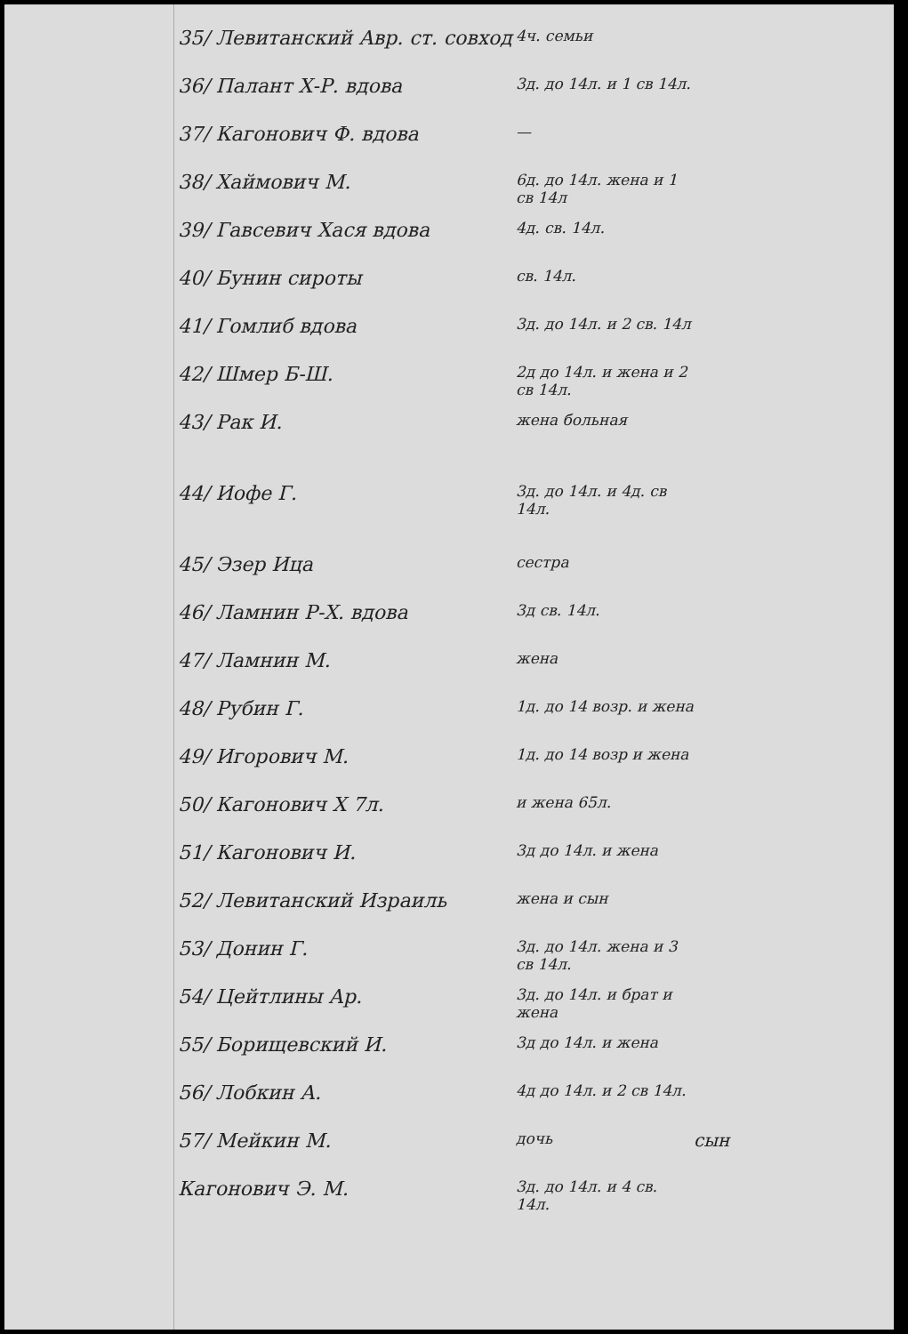35/ Левитанский Авр. ст. совход
4ч. семьи
36/ Палант Х-Р. вдова
3д. до 14л. и 1 св 14л.
37/ Кагонович Ф. вдова
—
38/ Хаймович М.
6д. до 14л. жена и 1 св 14л
39/ Гавсевич Хася вдова
4д. св. 14л.
40/ Бунин сироты
св. 14л.
41/ Гомлиб вдова
3д. до 14л. и 2 св. 14л
42/ Шмер Б-Ш.
2д до 14л. и жена и 2 св 14л.
43/ Рак И.
жена больная
44/ Иофе Г.
3д. до 14л. и 4д. св 14л.
45/ Эзер Ица
сестра
46/ Ламнин Р-Х. вдова
3д св. 14л.
47/ Ламнин М.
жена
48/ Рубин Г.
1д. до 14 возр. и жена
49/ Игорович М.
1д. до 14 возр и жена
50/ Кагонович Х 7л.
и жена 65л.
51/ Кагонович И.
3д до 14л. и жена
52/ Левитанский Израиль
жена и сын
53/ Донин Г.
3д. до 14л. жена и 3 св 14л.
54/ Цейтлины Ар.
3д. до 14л. и брат и жена
55/ Борищевский И.
3д до 14л. и жена
56/ Лобкин А.
4д до 14л. и 2 св 14л.
57/ Мейкин М.
дочь
сын
Кагонович Э. М.
3д. до 14л. и 4 св. 14л.